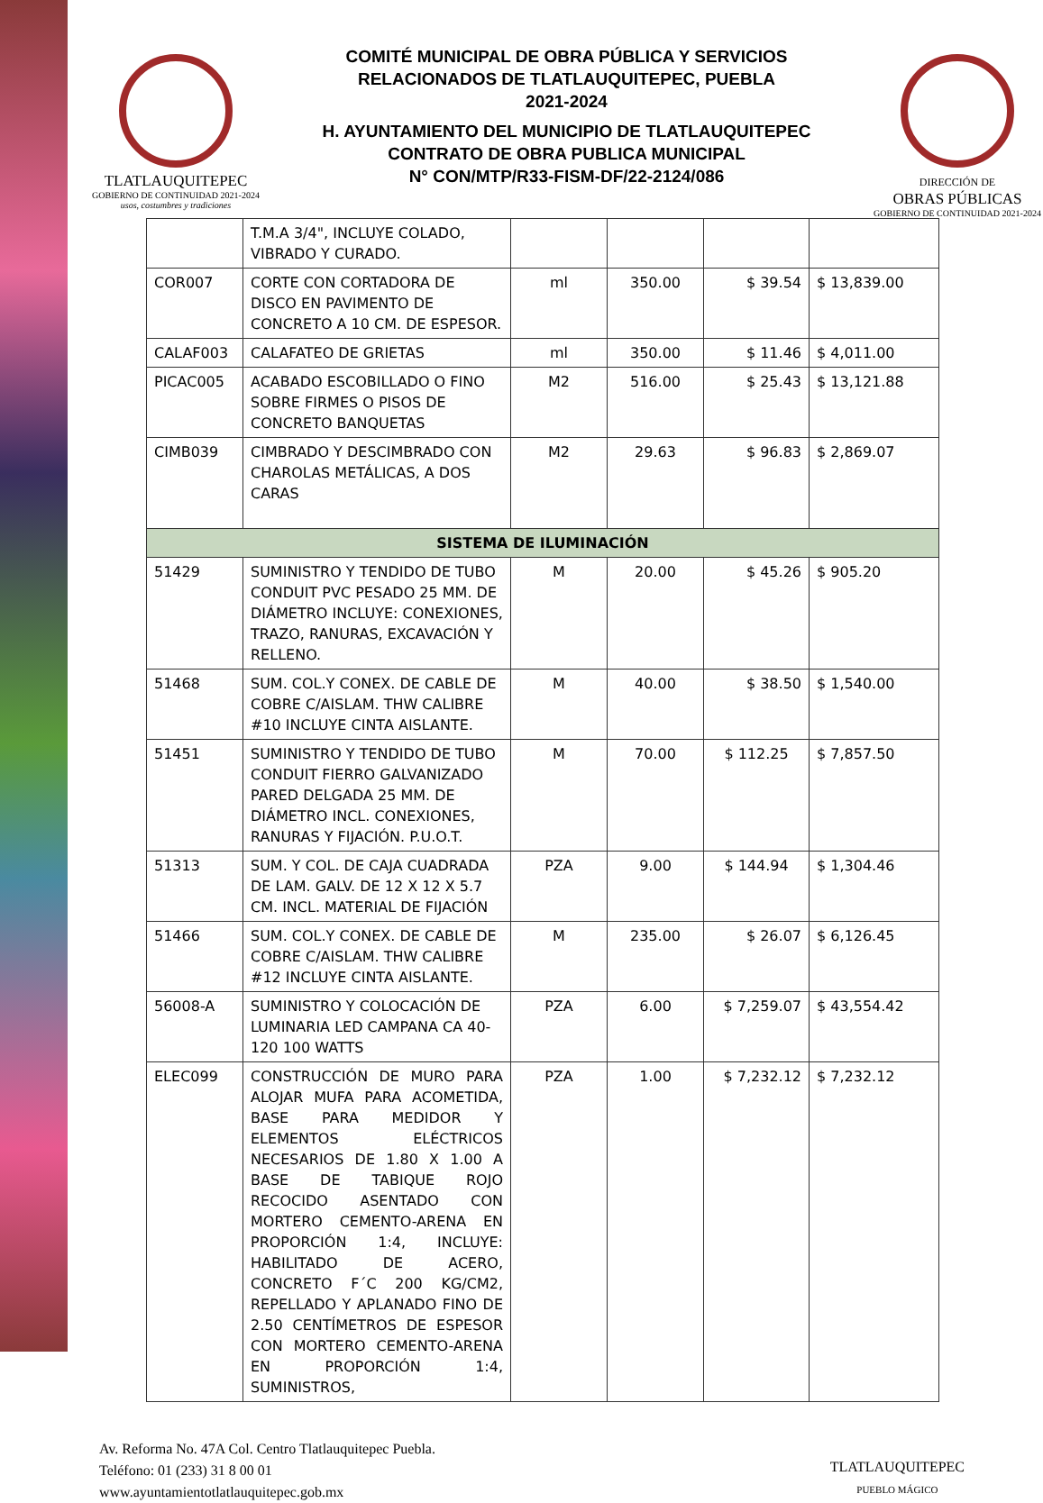TLATLAUQUITEPEC
GOBIERNO DE CONTINUIDAD 2021-2024
usos, costumbres y tradiciones
COMITÉ MUNICIPAL DE OBRA PÚBLICA Y SERVICIOS
RELACIONADOS DE TLATLAUQUITEPEC, PUEBLA
2021-2024
H. AYUNTAMIENTO DEL MUNICIPIO DE TLATLAUQUITEPEC
CONTRATO DE OBRA PUBLICA MUNICIPAL
N° CON/MTP/R33-FISM-DF/22-2124/086
DIRECCIÓN DE
OBRAS PÚBLICAS
GOBIERNO DE CONTINUIDAD 2021-2024
| | T.M.A 3/4", INCLUYE COLADO, VIBRADO Y CURADO. | | | | |
| COR007 | CORTE CON CORTADORA DE DISCO EN PAVIMENTO DE CONCRETO A 10 CM. DE ESPESOR. | ml | 350.00 | $ 39.54 | $ 13,839.00 |
| CALAF003 | CALAFATEO DE GRIETAS | ml | 350.00 | $ 11.46 | $ 4,011.00 |
| PICAC005 | ACABADO ESCOBILLADO O FINO SOBRE FIRMES O PISOS DE CONCRETO BANQUETAS | M2 | 516.00 | $ 25.43 | $ 13,121.88 |
| CIMB039 | CIMBRADO Y DESCIMBRADO CON CHAROLAS METÁLICAS, A DOS CARAS | M2 | 29.63 | $ 96.83 | $ 2,869.07 |
| SISTEMA DE ILUMINACIÓN | | | | | |
| 51429 | SUMINISTRO Y TENDIDO DE TUBO CONDUIT PVC PESADO 25 MM. DE DIÁMETRO INCLUYE: CONEXIONES, TRAZO, RANURAS, EXCAVACIÓN Y RELLENO. | M | 20.00 | $ 45.26 | $ 905.20 |
| 51468 | SUM. COL.Y CONEX. DE CABLE DE COBRE C/AISLAM. THW CALIBRE #10 INCLUYE CINTA AISLANTE. | M | 40.00 | $ 38.50 | $ 1,540.00 |
| 51451 | SUMINISTRO Y TENDIDO DE TUBO CONDUIT FIERRO GALVANIZADO PARED DELGADA 25 MM. DE DIÁMETRO INCL. CONEXIONES, RANURAS Y FIJACIÓN. P.U.O.T. | M | 70.00 | $ 112.25 | $ 7,857.50 |
| 51313 | SUM. Y COL. DE CAJA CUADRADA DE LAM. GALV. DE 12 X 12 X 5.7 CM. INCL. MATERIAL DE FIJACIÓN | PZA | 9.00 | $ 144.94 | $ 1,304.46 |
| 51466 | SUM. COL.Y CONEX. DE CABLE DE COBRE C/AISLAM. THW CALIBRE #12 INCLUYE CINTA AISLANTE. | M | 235.00 | $ 26.07 | $ 6,126.45 |
| 56008-A | SUMINISTRO Y COLOCACIÓN DE LUMINARIA LED CAMPANA CA 40-120 100 WATTS | PZA | 6.00 | $ 7,259.07 | $ 43,554.42 |
| ELEC099 | CONSTRUCCIÓN DE MURO PARA ALOJAR MUFA PARA ACOMETIDA, BASE PARA MEDIDOR Y ELEMENTOS ELÉCTRICOS NECESARIOS DE 1.80 X 1.00 A BASE DE TABIQUE ROJO RECOCIDO ASENTADO CON MORTERO CEMENTO-ARENA EN PROPORCIÓN 1:4, INCLUYE: HABILITADO DE ACERO, CONCRETO F´C 200 KG/CM2, REPELLADO Y APLANADO FINO DE 2.50 CENTÍMETROS DE ESPESOR CON MORTERO CEMENTO-ARENA EN PROPORCIÓN 1:4, SUMINISTROS, | PZA | 1.00 | $ 7,232.12 | $ 7,232.12 |
Av. Reforma No. 47A Col. Centro Tlatlauquitepec Puebla.
Teléfono: 01 (233) 31 8 00 01
www.ayuntamientotlatlauquitepec.gob.mx
TLATLAUQUITEPEC
PUEBLO MÁGICO